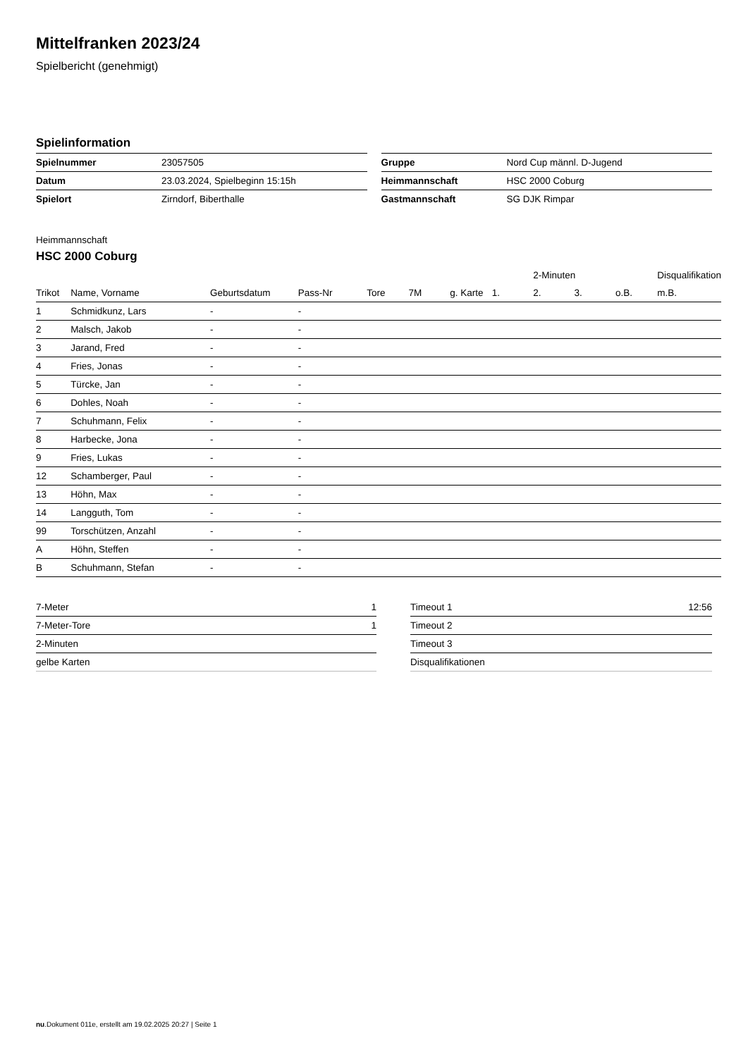Mittelfranken 2023/24
Spielbericht (genehmigt)
Spielinformation
| Spielnummer | 23057505 |
| Datum | 23.03.2024, Spielbeginn 15:15h |
| Spielort | Zirndorf, Biberthalle |
| Gruppe | Nord Cup männl. D-Jugend |
| Heimmannschaft | HSC 2000 Coburg |
| Gastmannschaft | SG DJK Rimpar |
Heimmannschaft
HSC 2000 Coburg
| | | | | | | | | 2-Minuten | | | Disqualifikation |
| --- | --- | --- | --- | --- | --- | --- | --- | --- | --- | --- | --- |
| Trikot | Name, Vorname | Geburtsdatum | Pass-Nr | Tore | 7M | g. Karte | 1. | 2. | 3. | o.B. | m.B. |
| 1 | Schmidkunz, Lars | - | - | | | | | | | | |
| 2 | Malsch, Jakob | - | - | | | | | | | | |
| 3 | Jarand, Fred | - | - | | | | | | | | |
| 4 | Fries, Jonas | - | - | | | | | | | | |
| 5 | Türcke, Jan | - | - | | | | | | | | |
| 6 | Dohles, Noah | - | - | | | | | | | | |
| 7 | Schuhmann, Felix | - | - | | | | | | | | |
| 8 | Harbecke, Jona | - | - | | | | | | | | |
| 9 | Fries, Lukas | - | - | | | | | | | | |
| 12 | Schamberger, Paul | - | - | | | | | | | | |
| 13 | Höhn, Max | - | - | | | | | | | | |
| 14 | Langguth, Tom | - | - | | | | | | | | |
| 99 | Torschützen, Anzahl | - | - | | | | | | | | |
| A | Höhn, Steffen | - | - | | | | | | | | |
| B | Schuhmann, Stefan | - | - | | | | | | | | |
| 7-Meter | 1 |
| 7-Meter-Tore | 1 |
| 2-Minuten | |
| gelbe Karten | |
| Timeout 1 | 12:56 |
| Timeout 2 | |
| Timeout 3 | |
| Disqualifikationen | |
nu.Dokument 011e, erstellt am 19.02.2025 20:27 | Seite 1